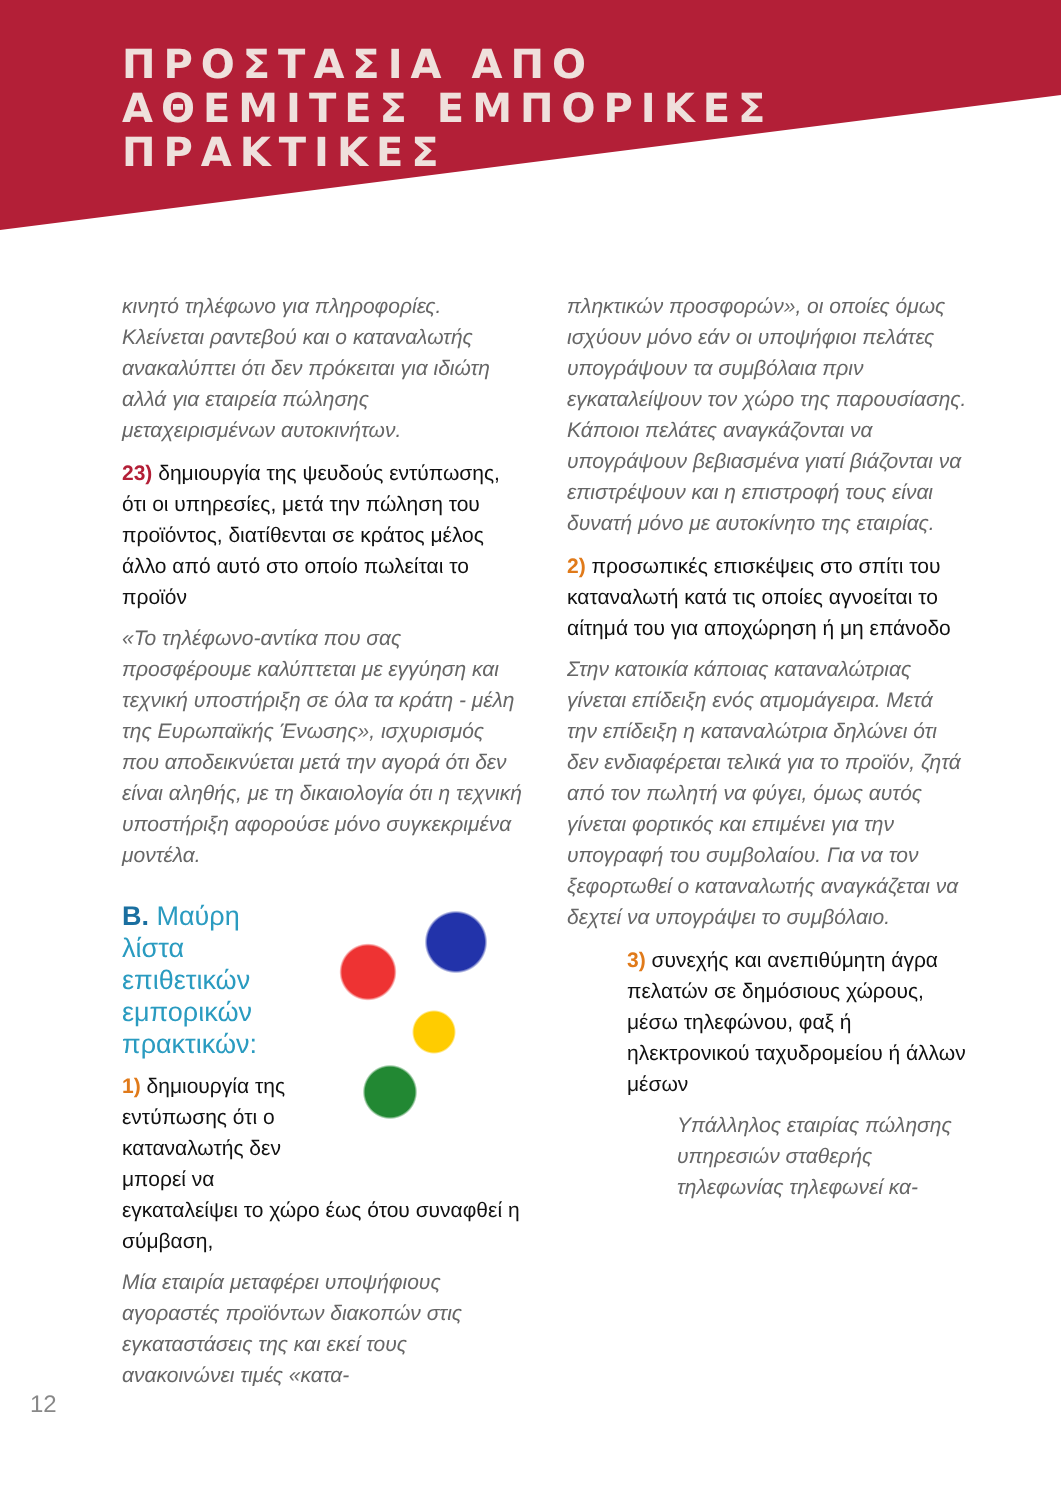ΠΡΟΣΤΑΣΙΑ ΑΠΟ
ΑΘΕΜΙΤΕΣ ΕΜΠΟΡΙΚΕΣ
ΠΡΑΚΤΙΚΕΣ
κινητό τηλέφωνο για πληροφορίες. Κλείνεται ραντεβού και ο καταναλωτής ανακαλύπτει ότι δεν πρόκειται για ιδιώτη αλλά για εταιρεία πώλησης μεταχειρισμένων αυτοκινήτων.
23) δημιουργία της ψευδούς εντύπωσης, ότι οι υπηρεσίες, μετά την πώληση του προϊόντος, διατίθενται σε κράτος μέλος άλλο από αυτό στο οποίο πωλείται το προϊόν
«Το τηλέφωνο-αντίκα που σας προσφέρουμε καλύπτεται με εγγύηση και τεχνική υποστήριξη σε όλα τα κράτη - μέλη της Ευρωπαϊκής Ένωσης», ισχυρισμός που αποδεικνύεται μετά την αγορά ότι δεν είναι αληθής, με τη δικαιολογία ότι η τεχνική υποστήριξη αφορούσε μόνο συγκεκριμένα μοντέλα.
Β. Μαύρη λίστα επιθετικών εμπορικών πρακτικών:
1) δημιουργία της εντύπωσης ότι ο καταναλωτής δεν μπορεί να εγκαταλείψει το χώρο έως ότου συναφθεί η σύμβαση,
Μία εταιρία μεταφέρει υποψήφιους αγοραστές προϊόντων διακοπών στις εγκαταστάσεις της και εκεί τους ανακοινώνει τιμές «κατα-
πληκτικών προσφορών», οι οποίες όμως ισχύουν μόνο εάν οι υποψήφιοι πελάτες υπογράψουν τα συμβόλαια πριν εγκαταλείψουν τον χώρο της παρουσίασης. Κάποιοι πελάτες αναγκάζονται να υπογράψουν βεβιασμένα γιατί βιάζονται να επιστρέψουν και η επιστροφή τους είναι δυνατή μόνο με αυτοκίνητο της εταιρίας.
2) προσωπικές επισκέψεις στο σπίτι του καταναλωτή κατά τις οποίες αγνοείται το αίτημά του για αποχώρηση ή μη επάνοδο
Στην κατοικία κάποιας καταναλώτριας γίνεται επίδειξη ενός ατμομάγειρα. Μετά την επίδειξη η καταναλώτρια δηλώνει ότι δεν ενδιαφέρεται τελικά για το προϊόν, ζητά από τον πωλητή να φύγει, όμως αυτός γίνεται φορτικός και επιμένει για την υπογραφή του συμβολαίου. Για να τον ξεφορτωθεί ο καταναλωτής αναγκάζεται να δεχτεί να υπογράψει το συμβόλαιο.
3) συνεχής και ανεπιθύμητη άγρα πελατών σε δημόσιους χώρους, μέσω τηλεφώνου, φαξ ή ηλεκτρονικού ταχυδρομείου ή άλλων μέσων
Υπάλληλος εταιρίας πώλησης υπηρεσιών σταθερής τηλεφωνίας τηλεφωνεί κα-
12